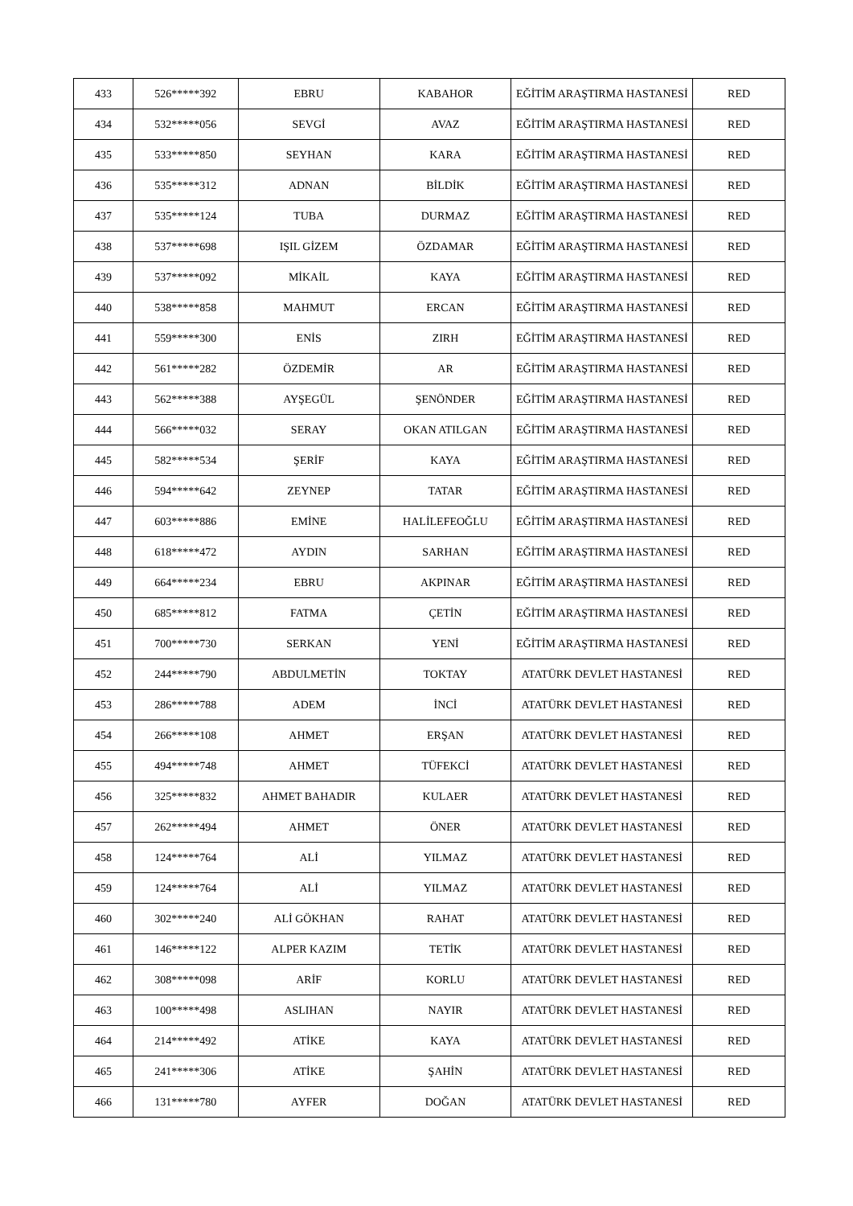| 433 | 526*****392 | EBRU | KABAHOR | EĞİTİM ARAŞTIRMA HASTANESİ | RED |
| 434 | 532*****056 | SEVGİ | AVAZ | EĞİTİM ARAŞTIRMA HASTANESİ | RED |
| 435 | 533*****850 | SEYHAN | KARA | EĞİTİM ARAŞTIRMA HASTANESİ | RED |
| 436 | 535*****312 | ADNAN | BİLDİK | EĞİTİM ARAŞTIRMA HASTANESİ | RED |
| 437 | 535*****124 | TUBA | DURMAZ | EĞİTİM ARAŞTIRMA HASTANESİ | RED |
| 438 | 537*****698 | IŞIL GİZEM | ÖZDAMAR | EĞİTİM ARAŞTIRMA HASTANESİ | RED |
| 439 | 537*****092 | MİKAİL | KAYA | EĞİTİM ARAŞTIRMA HASTANESİ | RED |
| 440 | 538*****858 | MAHMUT | ERCAN | EĞİTİM ARAŞTIRMA HASTANESİ | RED |
| 441 | 559*****300 | ENİS | ZIRH | EĞİTİM ARAŞTIRMA HASTANESİ | RED |
| 442 | 561*****282 | ÖZDEMİR | AR | EĞİTİM ARAŞTIRMA HASTANESİ | RED |
| 443 | 562*****388 | AYŞEGÜL | ŞENÖNDER | EĞİTİM ARAŞTIRMA HASTANESİ | RED |
| 444 | 566*****032 | SERAY | OKAN ATILGAN | EĞİTİM ARAŞTIRMA HASTANESİ | RED |
| 445 | 582*****534 | ŞERİF | KAYA | EĞİTİM ARAŞTIRMA HASTANESİ | RED |
| 446 | 594*****642 | ZEYNEP | TATAR | EĞİTİM ARAŞTIRMA HASTANESİ | RED |
| 447 | 603*****886 | EMİNE | HALİLEFEOĞLU | EĞİTİM ARAŞTIRMA HASTANESİ | RED |
| 448 | 618*****472 | AYDIN | SARHAN | EĞİTİM ARAŞTIRMA HASTANESİ | RED |
| 449 | 664*****234 | EBRU | AKPINAR | EĞİTİM ARAŞTIRMA HASTANESİ | RED |
| 450 | 685*****812 | FATMA | ÇETİN | EĞİTİM ARAŞTIRMA HASTANESİ | RED |
| 451 | 700*****730 | SERKAN | YENİ | EĞİTİM ARAŞTIRMA HASTANESİ | RED |
| 452 | 244*****790 | ABDULMETİN | TOKTAY | ATATÜRK DEVLET HASTANESİ | RED |
| 453 | 286*****788 | ADEM | İNCİ | ATATÜRK DEVLET HASTANESİ | RED |
| 454 | 266*****108 | AHMET | ERŞAN | ATATÜRK DEVLET HASTANESİ | RED |
| 455 | 494*****748 | AHMET | TÜFEKCİ | ATATÜRK DEVLET HASTANESİ | RED |
| 456 | 325*****832 | AHMET BAHADIR | KULAER | ATATÜRK DEVLET HASTANESİ | RED |
| 457 | 262*****494 | AHMET | ÖNER | ATATÜRK DEVLET HASTANESİ | RED |
| 458 | 124*****764 | ALİ | YILMAZ | ATATÜRK DEVLET HASTANESİ | RED |
| 459 | 124*****764 | ALİ | YILMAZ | ATATÜRK DEVLET HASTANESİ | RED |
| 460 | 302*****240 | ALİ GÖKHAN | RAHAT | ATATÜRK DEVLET HASTANESİ | RED |
| 461 | 146*****122 | ALPER KAZIM | TETİK | ATATÜRK DEVLET HASTANESİ | RED |
| 462 | 308*****098 | ARİF | KORLU | ATATÜRK DEVLET HASTANESİ | RED |
| 463 | 100*****498 | ASLIHAN | NAYIR | ATATÜRK DEVLET HASTANESİ | RED |
| 464 | 214*****492 | ATİKE | KAYA | ATATÜRK DEVLET HASTANESİ | RED |
| 465 | 241*****306 | ATİKE | ŞAHİN | ATATÜRK DEVLET HASTANESİ | RED |
| 466 | 131*****780 | AYFER | DOĞAN | ATATÜRK DEVLET HASTANESİ | RED |